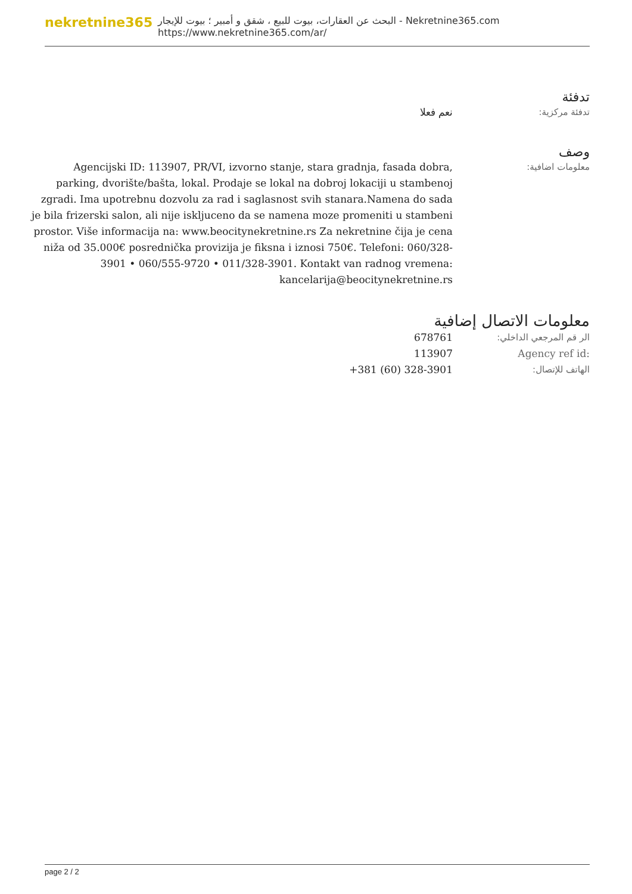nekretnine365
البحث عن العقارات، بيوت للبيع ، شقق و أمبير ؛ بيوت للإيجار - Nekretnine365.com
https://www.nekretnine365.com/ar/
تدفئة
تدفئة مركزية: نعم فعلا
وصف
معلومات اضافية: Agencijski ID: 113907, PR/VI, izvorno stanje, stara gradnja, fasada dobra, parking, dvorište/bašta, lokal. Prodaje se lokal na dobroj lokaciji u stambenoj zgradi. Ima upotrebnu dozvolu za rad i saglasnost svih stanara.Namena do sada je bila frizerski salon, ali nije iskljuceno da se namena moze promeniti u stambeni prostor. Više informacija na: www.beocitynekretnine.rs Za nekretnine čija je cena niža od 35.000€ posrednička provizija je fiksna i iznosi 750€. Telefoni: 060/328-3901 • 060/555-9720 • 011/328-3901. Kontakt van radnog vremena: kancelarija@beocitynekretnine.rs
معلومات الاتصال إضافية
الر قم المرجعي الداخلي: 678761
Agency ref id: 113907
الهاتف للإتصال: +381 (60) 328-3901
page 2 / 2